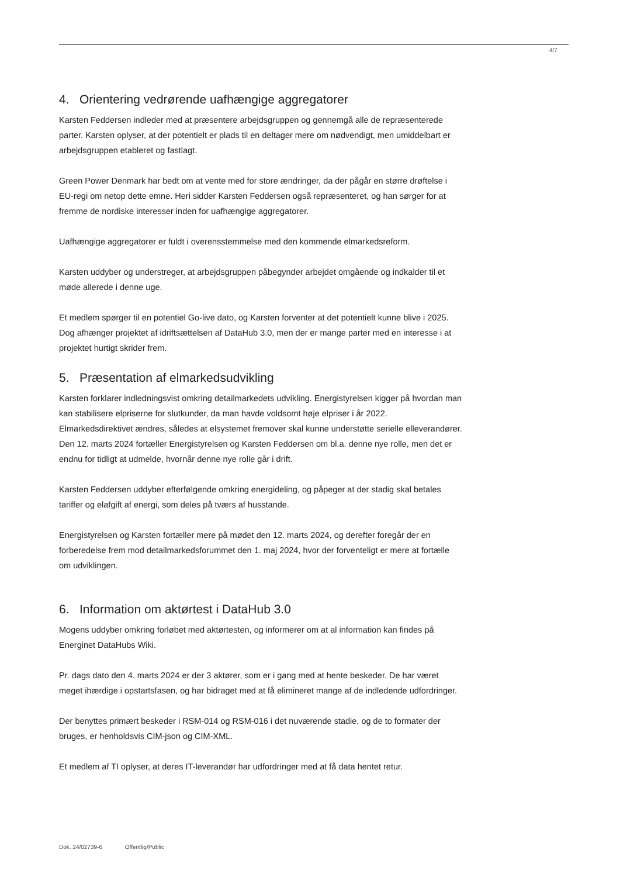4/7
4. Orientering vedrørende uafhængige aggregatorer
Karsten Feddersen indleder med at præsentere arbejdsgruppen og gennemgå alle de repræsenterede parter. Karsten oplyser, at der potentielt er plads til en deltager mere om nødvendigt, men umiddelbart er arbejdsgruppen etableret og fastlagt.
Green Power Denmark har bedt om at vente med for store ændringer, da der pågår en større drøftelse i EU-regi om netop dette emne. Heri sidder Karsten Feddersen også repræsenteret, og han sørger for at fremme de nordiske interesser inden for uafhængige aggregatorer.
Uafhængige aggregatorer er fuldt i overensstemmelse med den kommende elmarkedsreform.
Karsten uddyber og understreger, at arbejdsgruppen påbegynder arbejdet omgående og indkalder til et møde allerede i denne uge.
Et medlem spørger til en potentiel Go-live dato, og Karsten forventer at det potentielt kunne blive i 2025. Dog afhænger projektet af idriftsættelsen af DataHub 3.0, men der er mange parter med en interesse i at projektet hurtigt skrider frem.
5. Præsentation af elmarkedsudvikling
Karsten forklarer indledningsvist omkring detailmarkedets udvikling. Energistyrelsen kigger på hvordan man kan stabilisere elpriserne for slutkunder, da man havde voldsomt høje elpriser i år 2022. Elmarkedsdirektivet ændres, således at elsystemet fremover skal kunne understøtte serielle elleverandører.
Den 12. marts 2024 fortæller Energistyrelsen og Karsten Feddersen om bl.a. denne nye rolle, men det er endnu for tidligt at udmelde, hvornår denne nye rolle går i drift.
Karsten Feddersen uddyber efterfølgende omkring energideling, og påpeger at der stadig skal betales tariffer og elafgift af energi, som deles på tværs af husstande.
Energistyrelsen og Karsten fortæller mere på mødet den 12. marts 2024, og derefter foregår der en forberedelse frem mod detailmarkedsforummet den 1. maj 2024, hvor der forventeligt er mere at fortælle om udviklingen.
6. Information om aktørtest i DataHub 3.0
Mogens uddyber omkring forløbet med aktørtesten, og informerer om at al information kan findes på Energinet DataHubs Wiki.
Pr. dags dato den 4. marts 2024 er der 3 aktører, som er i gang med at hente beskeder. De har været meget ihærdige i opstartsfasen, og har bidraget med at få elimineret mange af de indledende udfordringer.
Der benyttes primært beskeder i RSM-014 og RSM-016 i det nuværende stadie, og de to formater der bruges, er henholdsvis CIM-json og CIM-XML.
Et medlem af TI oplyser, at deres IT-leverandør har udfordringer med at få data hentet retur.
Dok. 24/02739-6 Offentlig/Public